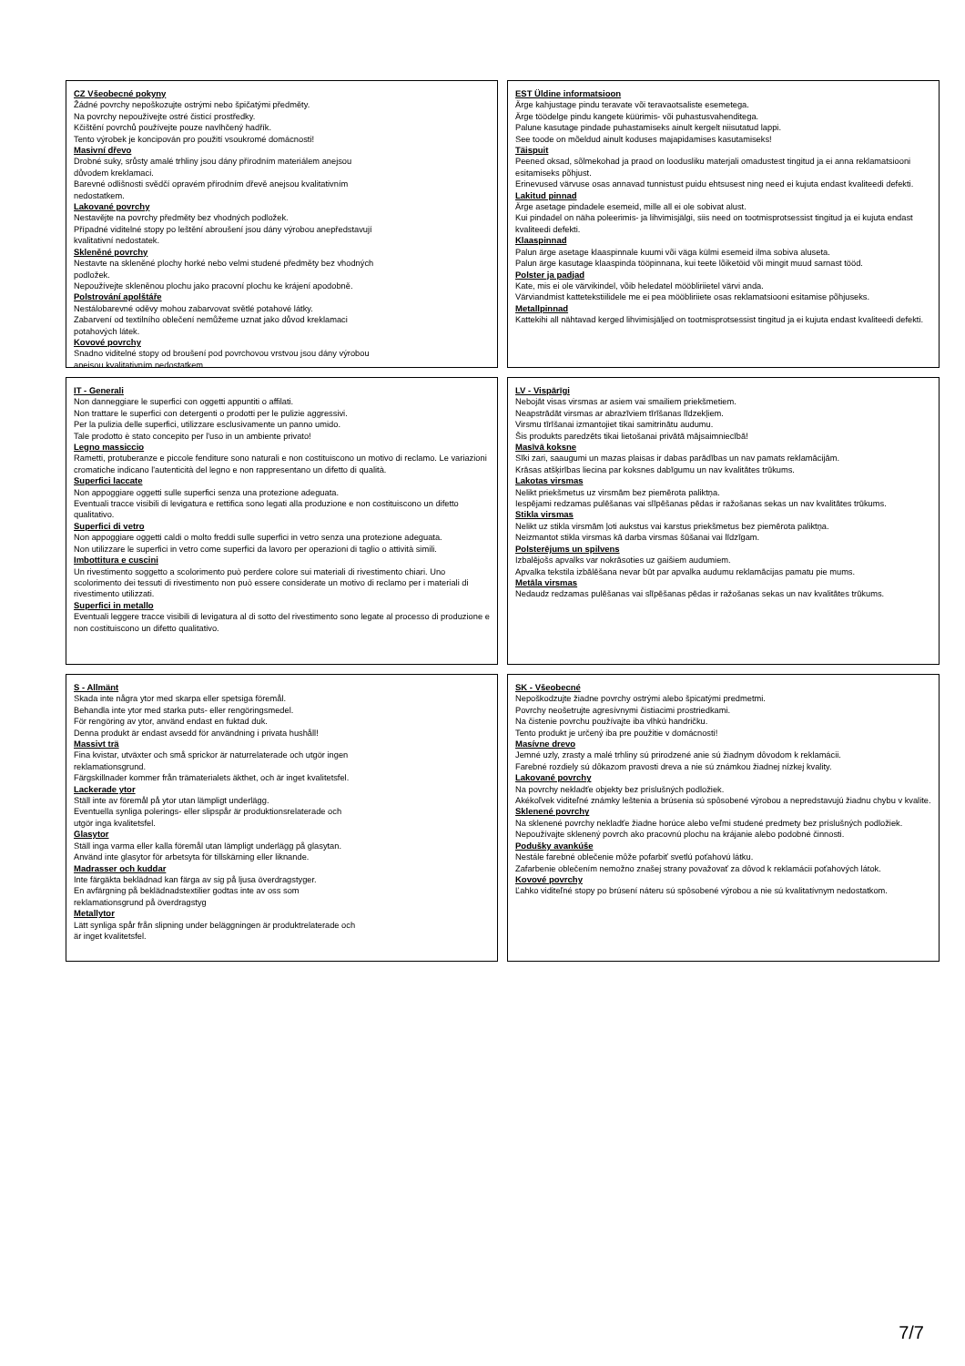CZ Všeobecné pokyny
Žádné povrchy nepoškozujte ostrými nebo špičatými předměty.
Na povrchy nepoužívejte ostré čisticí prostředky.
Kčištění povrchů používejte pouze navlhčený hadřík.
Tento výrobek je koncipován pro použití vsoukromé domácnosti!
Masivní dřevo
Drobné suky, srůsty amalé trhliny jsou dány přírodním materiálem anejsou
důvodem kreklamaci.
Barevné odlišnosti svědčí opravém přírodním dřevě anejsou kvalitativním
nedostatkem.
Lakované povrchy
Nestavějte na povrchy předměty bez vhodných podložek.
Případné viditelné stopy po leštění abroušení jsou dány výrobou anepředstavují
kvalitativní nedostatek.
Skleněné povrchy
Nestavte na skleněné plochy horké nebo velmi studené předměty bez vhodných
podložek.
Nepoužívejte skleněnou plochu jako pracovní plochu ke krájení apodobně.
Polstrování apolštáře
Nestálobarevné oděvy mohou zabarvovat světlé potahové látky.
Zabarvení od textilního oblečení nemůžeme uznat jako důvod kreklamaci
potahových látek.
Kovové povrchy
Snadno viditelné stopy od broušení pod povrchovou vrstvou jsou dány výrobou
anejsou kvalitativním nedostatkem.
EST Üldine informatsioon
Ärge kahjustage pindu teravate või teravaotsaliste esemetega.
Ärge töödelge pindu kangete küürimis- või puhastusvahenditega.
Palune kasutage pindade puhastamiseks ainult kergelt niisutatud lappi.
See toode on mõeldud ainult koduses majapidamises kasutamiseks!
Täispuit
Peened oksad, sõlmekohad ja praod on loodusliku materjali omadustest tingitud ja ei anna reklamatsiooni esitamiseks põhjust.
Erinevused värvuse osas annavad tunnistust puidu ehtsusest ning need ei kujuta endast kvaliteedi defekti.
Lakitud pinnad
Ärge asetage pindadele esemeid, mille all ei ole sobivat alust.
Kui pindadel on näha poleerimis- ja lihvimisjälgi, siis need on tootmisprotsessist tingitud ja ei kujuta endast kvaliteedi defekti.
Klaaspinnad
Palun ärge asetage klaaspinnale kuumi või väga külmi esemeid ilma sobiva aluseta.
Palun ärge kasutage klaaspinda tööpinnana, kui teete lõiketöid või mingit muud sarnast tööd.
Polster ja padjad
Kate, mis ei ole värvikindel, võib heledatel mööbliriietel värvi anda.
Värviandmist kattetekstiilidele me ei pea mööbliriiete osas reklamatsiooni esitamise põhjuseks.
Metallpinnad
Kattekihi all nähtavad kerged lihvimisjäljed on tootmisprotsessist tingitud ja ei kujuta endast kvaliteedi defekti.
IT - Generali
Non danneggiare le superfici con oggetti appuntiti o affilati.
Non trattare le superfici con detergenti o prodotti per le pulizie aggressivi.
Per la pulizia delle superfici, utilizzare esclusivamente un panno umido.
Tale prodotto è stato concepito per l'uso in un ambiente privato!
Legno massiccio
Rametti, protuberanze e piccole fenditure sono naturali e non costituiscono un motivo di reclamo. Le variazioni cromatiche indicano l'autenticità del legno e non rappresentano un difetto di qualità.
Superfici laccate
Non appoggiare oggetti sulle superfici senza una protezione adeguata.
Eventuali tracce visibili di levigatura e rettifica sono legati alla produzione e non costituiscono un difetto qualitativo.
Superfici di vetro
Non appoggiare oggetti caldi o molto freddi sulle superfici in vetro senza una protezione adeguata.
Non utilizzare le superfici in vetro come superfici da lavoro per operazioni di taglio o attività simili.
Imbottitura e cuscini
Un rivestimento soggetto a scolorimento può perdere colore sui materiali di rivestimento chiari. Uno scolorimento dei tessuti di rivestimento non può essere considerate un motivo di reclamo per i materiali di rivestimento utilizzati.
Superfici in metallo
Eventuali leggere tracce visibili di levigatura al di sotto del rivestimento sono legate al processo di produzione e non costituiscono un difetto qualitativo.
LV - Vispārīgi
Nebojāt visas virsmas ar asiem vai smailiem priekšmetiem.
Neapstrādāt virsmas ar abrazīviem tīrīšanas līdzekļiem.
Virsmu tīrīšanai izmantojiet tikai samitrinātu audumu.
Šis produkts paredzēts tikai lietošanai privātā mājsaimniecībā!
Masīvā koksne
Sīki zari, saaugumi un mazas plaisas ir dabas parādības un nav pamats reklamācijām.
Krāsas atšķirības liecina par koksnes dabīgumu un nav kvalitātes trūkums.
Lakotas virsmas
Nelikt priekšmetus uz virsmām bez piemērota paliktņa.
Iespējami redzamas pulēšanas vai slīpēšanas pēdas ir ražošanas sekas un nav kvalitātes trūkums.
Stikla virsmas
Nelikt uz stikla virsmām ļoti aukstus vai karstus priekšmetus bez piemērota paliktņa.
Neizmantot stikla virsmas kā darba virsmas šūšanai vai līdzīgam.
Polsterējums un spilvens
Izbalējošs apvalks var nokrāsoties uz gaišiem audumiem.
Apvalka tekstila izbālēšana nevar būt par apvalka audumu reklamācijas pamatu pie mums.
Metāla virsmas
Nedaudz redzamas pulēšanas vai slīpēšanas pēdas ir ražošanas sekas un nav kvalitātes trūkums.
S - Allmänt
Skada inte några ytor med skarpa eller spetsiga föremål.
Behandla inte ytor med starka puts- eller rengöringsmedel.
För rengöring av ytor, använd endast en fuktad duk.
Denna produkt är endast avsedd för användning i privata hushåll!
Massivt trä
Fina kvistar, utväxter och små sprickor är naturrelaterade och utgör ingen
reklamationsgrund.
Färgskillnader kommer från trämaterialets äkthet, och är inget kvalitetsfel.
Lackerade ytor
Ställ inte av föremål på ytor utan lämpligt underlägg.
Eventuella synliga polerings- eller slipspår är produktionsrelaterade och
utgör inga kvalitetsfel.
Glasytor
Ställ inga varma eller kalla föremål utan lämpligt underlägg på glasytan.
Använd inte glasytor för arbetsyta för tillskärning eller liknande.
Madrasser och kuddar
Inte färgäkta beklädnad kan färga av sig på ljusa överdragstyger.
En avfärgning på beklädnadstextilier godtas inte av oss som
reklamationsgrund på överdragstyg
Metallytor
Lätt synliga spår från slipning under beläggningen är produktrelaterade och
är inget kvalitetsfel.
SK - Všeobecné
Nepoškodzujte žiadne povrchy ostrými alebo špicatými predmetmi.
Povrchy neošetrujte agresívnymi čistiacimi prostriedkami.
Na čistenie povrchu používajte iba vlhkú handričku.
Tento produkt je určený iba pre použitie v domácnosti!
Masívne drevo
Jemné uzly, zrasty a malé trhliny sú prirodzené anie sú žiadnym dôvodom k reklamácii.
Farebné rozdiely sú dôkazom pravosti dreva a nie sú známkou žiadnej nízkej kvality.
Lakované povrchy
Na povrchy nekladťe objekty bez príslušných podložiek.
Akékoľvek viditeľné známky leštenia a brúsenia sú spôsobené výrobou a nepredstavujú žiadnu chybu v kvalite.
Sklenené povrchy
Na sklenené povrchy nekladťe žiadne horúce alebo veľmi studené predmety bez príslušných podložiek.
Nepoužívajte sklenený povrch ako pracovnú plochu na krájanie alebo podobné činnosti.
Podušky avankúše
Nestále farebné oblečenie môže pofarbiť svetlú poťahovú látku.
Zafarbenie oblečením nemožno znašej strany považovať za dôvod k reklamácii poťahových látok.
Kovové povrchy
Ľahko viditeľné stopy po brúsení náteru sú spôsobené výrobou a nie sú kvalitatívnym nedostatkom.
7/7